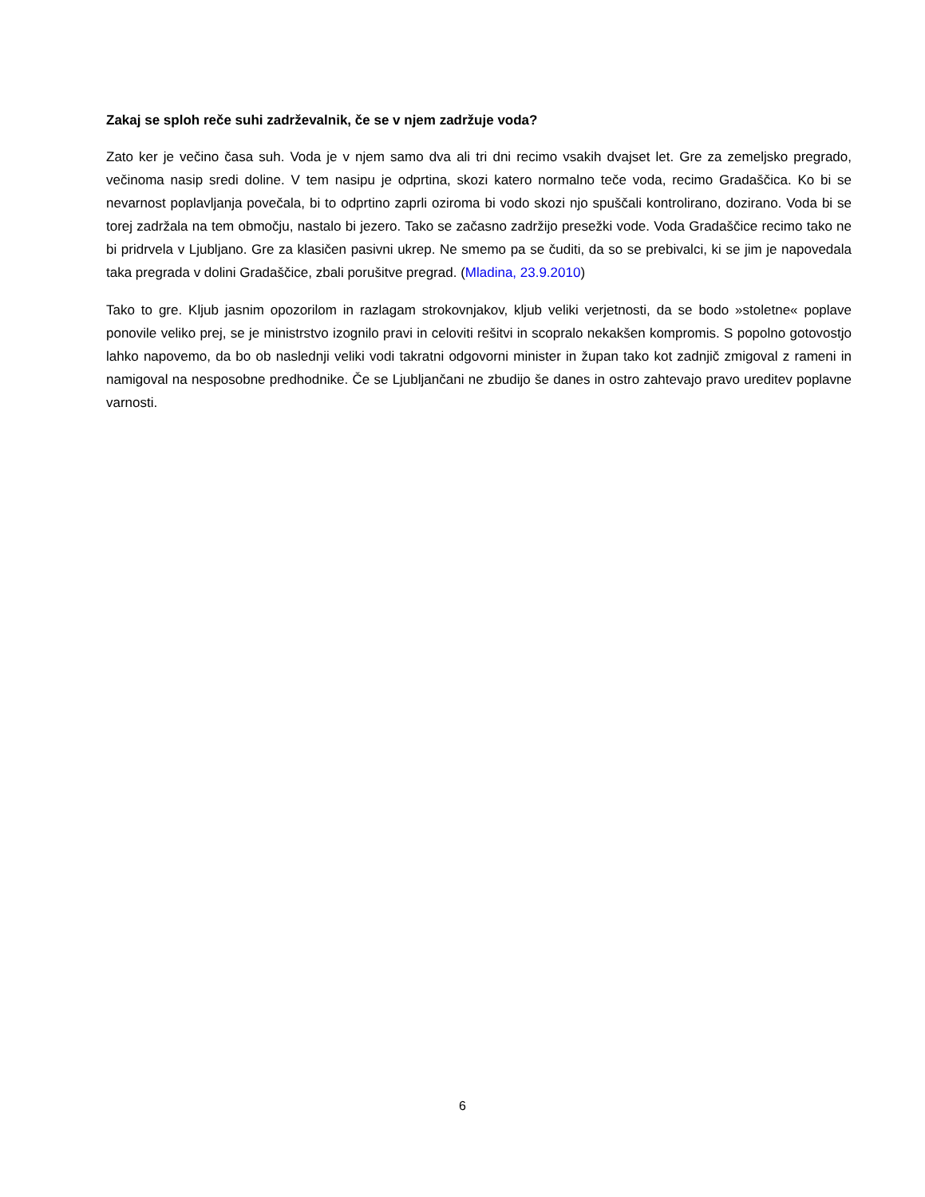Zakaj se sploh reče suhi zadrževalnik, če se v njem zadržuje voda?
Zato ker je večino časa suh. Voda je v njem samo dva ali tri dni recimo vsakih dvajset let. Gre za zemeljsko pregrado, večinoma nasip sredi doline. V tem nasipu je odprtina, skozi katero normalno teče voda, recimo Gradaščica. Ko bi se nevarnost poplavljanja povečala, bi to odprtino zaprli oziroma bi vodo skozi njo spuščali kontrolirano, dozirano. Voda bi se torej zadržala na tem območju, nastalo bi jezero. Tako se začasno zadržijo presežki vode. Voda Gradaščice recimo tako ne bi pridrvela v Ljubljano. Gre za klasičen pasivni ukrep. Ne smemo pa se čuditi, da so se prebivalci, ki se jim je napovedala taka pregrada v dolini Gradaščice, zbali porušitve pregrad. (Mladina, 23.9.2010)
Tako to gre. Kljub jasnim opozorilom in razlagam strokovnjakov, kljub veliki verjetnosti, da se bodo »stoletne« poplave ponovile veliko prej, se je ministrstvo izognilo pravi in celoviti rešitvi in scopralo nekakšen kompromis. S popolno gotovostjo lahko napovemo, da bo ob naslednji veliki vodi takratni odgovorni minister in župan tako kot zadnjič zmigoval z rameni in namigoval na nesposobne predhodnike. Če se Ljubljančani ne zbudijo še danes in ostro zahtevajo pravo ureditev poplavne varnosti.
6